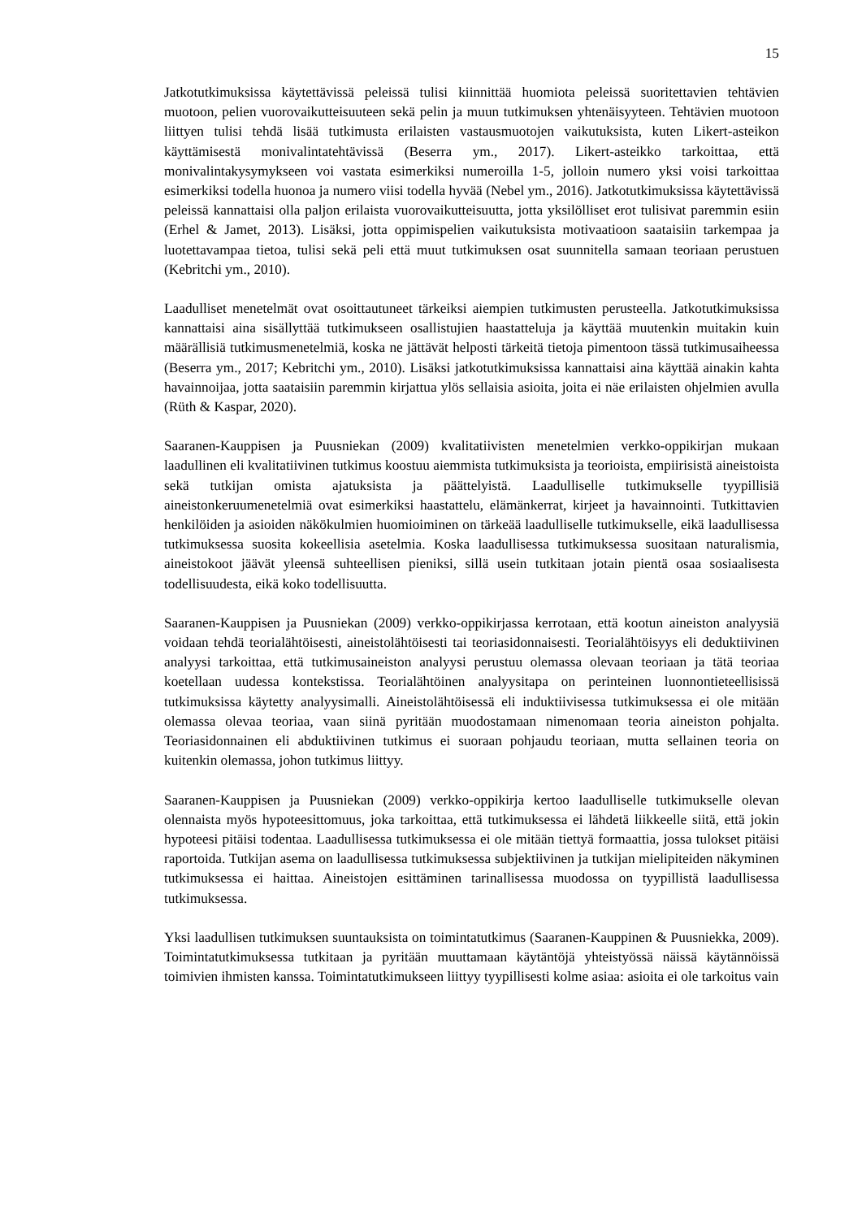15
Jatkotutkimuksissa käytettävissä peleissä tulisi kiinnittää huomiota peleissä suoritettavien tehtävien muotoon, pelien vuorovaikutteisuuteen sekä pelin ja muun tutkimuksen yhtenäisyyteen. Tehtävien muotoon liittyen tulisi tehdä lisää tutkimusta erilaisten vastausmuotojen vaikutuksista, kuten Likert-asteikon käyttämisestä monivalintatehtävissä (Beserra ym., 2017). Likert-asteikko tarkoittaa, että monivalintakysymykseen voi vastata esimerkiksi numeroilla 1-5, jolloin numero yksi voisi tarkoittaa esimerkiksi todella huonoa ja numero viisi todella hyvää (Nebel ym., 2016). Jatkotutkimuksissa käytettävissä peleissä kannattaisi olla paljon erilaista vuorovaikutteisuutta, jotta yksilölliset erot tulisivat paremmin esiin (Erhel & Jamet, 2013). Lisäksi, jotta oppimispelien vaikutuksista motivaatioon saataisiin tarkempaa ja luotettavampaa tietoa, tulisi sekä peli että muut tutkimuksen osat suunnitella samaan teoriaan perustuen (Kebritchi ym., 2010).
Laadulliset menetelmät ovat osoittautuneet tärkeiksi aiempien tutkimusten perusteella. Jatkotutkimuksissa kannattaisi aina sisällyttää tutkimukseen osallistujien haastatteluja ja käyttää muutenkin muitakin kuin määrällisiä tutkimusmenetelmiä, koska ne jättävät helposti tärkeitä tietoja pimentoon tässä tutkimusaiheessa (Beserra ym., 2017; Kebritchi ym., 2010). Lisäksi jatkotutkimuksissa kannattaisi aina käyttää ainakin kahta havainnoijaa, jotta saataisiin paremmin kirjattua ylös sellaisia asioita, joita ei näe erilaisten ohjelmien avulla (Rüth & Kaspar, 2020).
Saaranen-Kauppisen ja Puusniekan (2009) kvalitatiivisten menetelmien verkko-oppikirjan mukaan laadullinen eli kvalitatiivinen tutkimus koostuu aiemmista tutkimuksista ja teorioista, empiirisistä aineistoista sekä tutkijan omista ajatuksista ja päättelyistä. Laadulliselle tutkimukselle tyypillisiä aineistonkeruumenetelmiä ovat esimerkiksi haastattelu, elämänkerrat, kirjeet ja havainnointi. Tutkittavien henkilöiden ja asioiden näkökulmien huomioiminen on tärkeää laadulliselle tutkimukselle, eikä laadullisessa tutkimuksessa suosita kokeellisia asetelmia. Koska laadullisessa tutkimuksessa suositaan naturalismia, aineistokoot jäävät yleensä suhteellisen pieniksi, sillä usein tutkitaan jotain pientä osaa sosiaalisesta todellisuudesta, eikä koko todellisuutta.
Saaranen-Kauppisen ja Puusniekan (2009) verkko-oppikirjassa kerrotaan, että kootun aineiston analyysiä voidaan tehdä teorialähtöisesti, aineistolähtöisesti tai teoriasidonnaisesti. Teorialähtöisyys eli deduktiivinen analyysi tarkoittaa, että tutkimusaineiston analyysi perustuu olemassa olevaan teoriaan ja tätä teoriaa koetellaan uudessa kontekstissa. Teorialähtöinen analyysitapa on perinteinen luonnontieteellisissä tutkimuksissa käytetty analyysimalli. Aineistolähtöisessä eli induktiivisessa tutkimuksessa ei ole mitään olemassa olevaa teoriaa, vaan siinä pyritään muodostamaan nimenomaan teoria aineiston pohjalta. Teoriasidonnainen eli abduktiivinen tutkimus ei suoraan pohjaudu teoriaan, mutta sellainen teoria on kuitenkin olemassa, johon tutkimus liittyy.
Saaranen-Kauppisen ja Puusniekan (2009) verkko-oppikirja kertoo laadulliselle tutkimukselle olevan olennaista myös hypoteesittomuus, joka tarkoittaa, että tutkimuksessa ei lähdetä liikkeelle siitä, että jokin hypoteesi pitäisi todentaa. Laadullisessa tutkimuksessa ei ole mitään tiettyä formaattia, jossa tulokset pitäisi raportoida. Tutkijan asema on laadullisessa tutkimuksessa subjektiivinen ja tutkijan mielipiteiden näkyminen tutkimuksessa ei haittaa. Aineistojen esittäminen tarinallisessa muodossa on tyypillistä laadullisessa tutkimuksessa.
Yksi laadullisen tutkimuksen suuntauksista on toimintatutkimus (Saaranen-Kauppinen & Puusniekka, 2009). Toimintatutkimuksessa tutkitaan ja pyritään muuttamaan käytäntöjä yhteistyössä näissä käytännöissä toimivien ihmisten kanssa. Toimintatutkimukseen liittyy tyypillisesti kolme asiaa: asioita ei ole tarkoitus vain